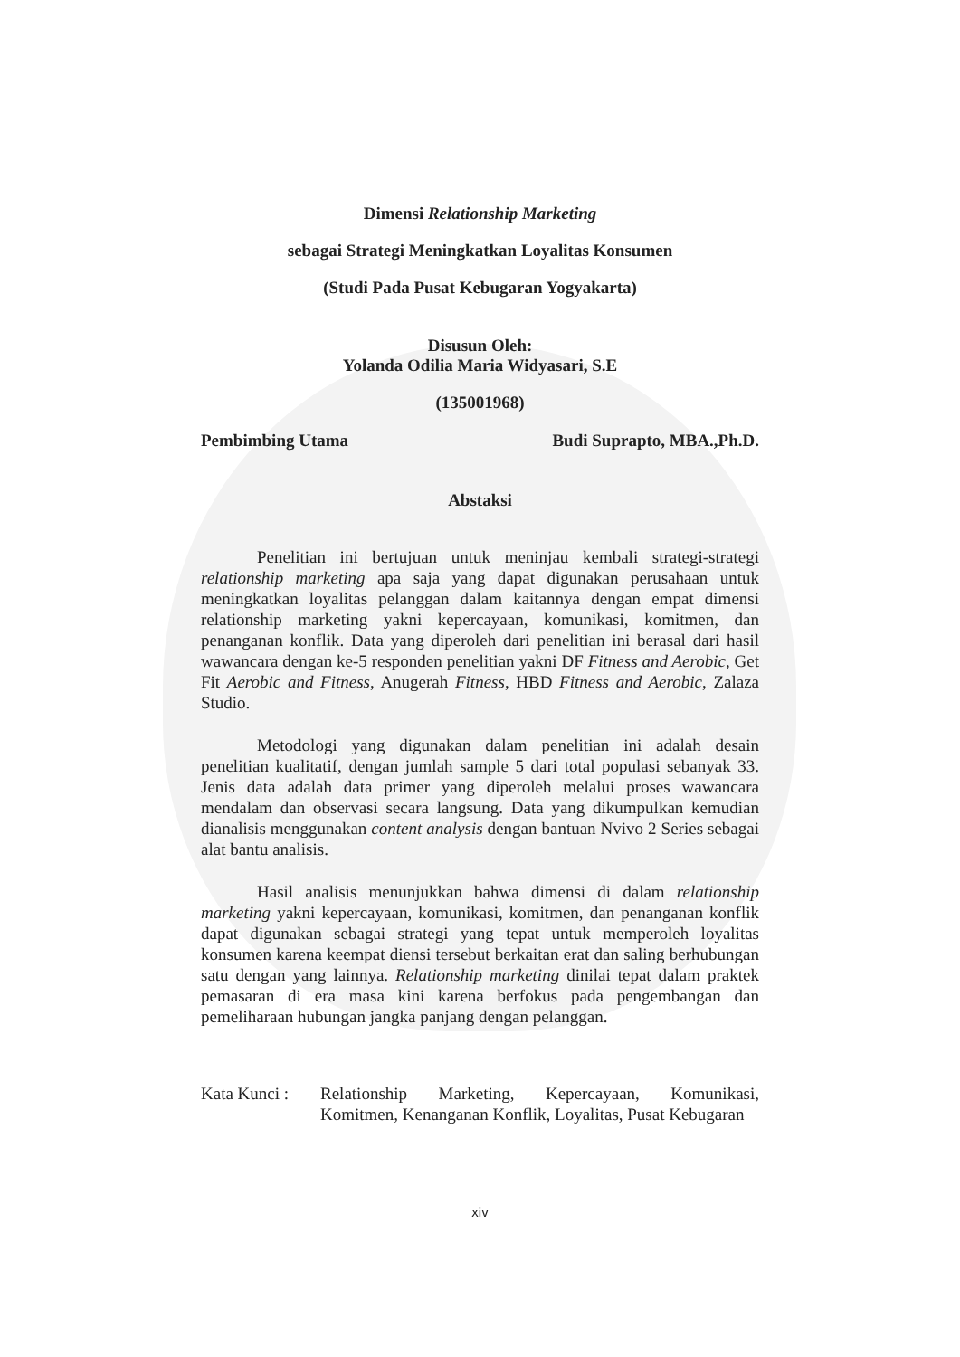Dimensi Relationship Marketing
sebagai Strategi Meningkatkan Loyalitas Konsumen
(Studi Pada Pusat Kebugaran Yogyakarta)
Disusun Oleh:
Yolanda Odilia Maria Widyasari, S.E
(135001968)
Pembimbing Utama Budi Suprapto, MBA.,Ph.D.
Abstaksi
Penelitian ini bertujuan untuk meninjau kembali strategi-strategi relationship marketing apa saja yang dapat digunakan perusahaan untuk meningkatkan loyalitas pelanggan dalam kaitannya dengan empat dimensi relationship marketing yakni kepercayaan, komunikasi, komitmen, dan penanganan konflik. Data yang diperoleh dari penelitian ini berasal dari hasil wawancara dengan ke-5 responden penelitian yakni DF Fitness and Aerobic, Get Fit Aerobic and Fitness, Anugerah Fitness, HBD Fitness and Aerobic, Zalaza Studio.
Metodologi yang digunakan dalam penelitian ini adalah desain penelitian kualitatif, dengan jumlah sample 5 dari total populasi sebanyak 33. Jenis data adalah data primer yang diperoleh melalui proses wawancara mendalam dan observasi secara langsung. Data yang dikumpulkan kemudian dianalisis menggunakan content analysis dengan bantuan Nvivo 2 Series sebagai alat bantu analisis.
Hasil analisis menunjukkan bahwa dimensi di dalam relationship marketing yakni kepercayaan, komunikasi, komitmen, dan penanganan konflik dapat digunakan sebagai strategi yang tepat untuk memperoleh loyalitas konsumen karena keempat diensi tersebut berkaitan erat dan saling berhubungan satu dengan yang lainnya. Relationship marketing dinilai tepat dalam praktek pemasaran di era masa kini karena berfokus pada pengembangan dan pemeliharaan hubungan jangka panjang dengan pelanggan.
Kata Kunci :
Relationship Marketing, Kepercayaan, Komunikasi, Komitmen, Kenanganan Konflik, Loyalitas, Pusat Kebugaran
xiv